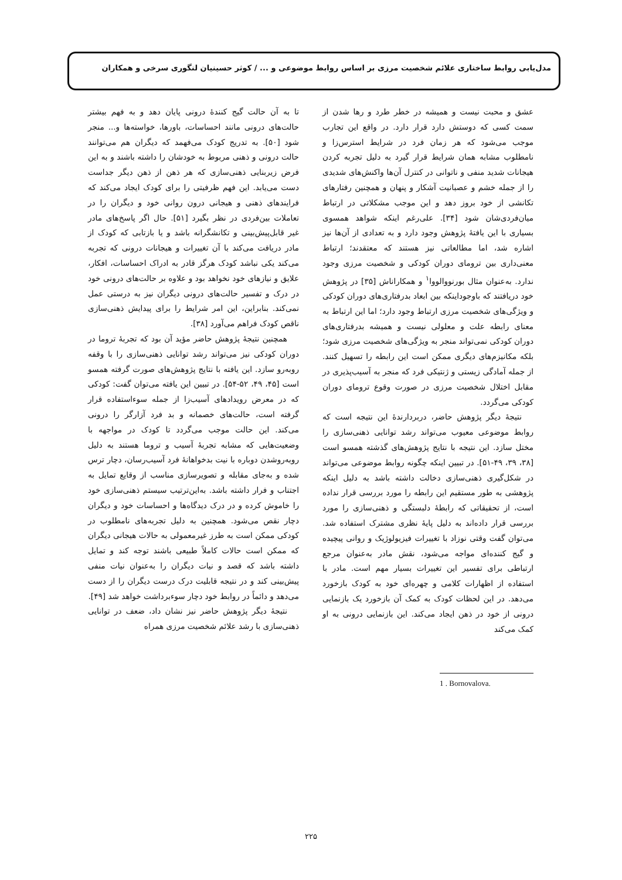مدل‌یابی روابط ساختاری علائم شخصیت مرزی بر اساس روابط موضوعی و ... / کوثر حسینیان لنگوری سرخی و همکاران
عشق و محبت نیست و همیشه در خطر طرد و رها شدن از سمت کسی که دوستش دارد قرار دارد. در واقع این تجارب موجب می‌شود که هر زمان فرد در شرایط استرس‌زا و نامطلوب مشابه همان شرایط قرار گیرد به دلیل تجربه کردن هیجانات شدید منفی و ناتوانی در کنترل آن‌ها واکنش‌های شدیدی را از جمله خشم و عصبانیت آشکار و پنهان و همچنین رفتارهای تکانشی از خود بروز دهد و این موجب مشکلاتی در ارتباط میان‌فردی‌شان شود [۳۴]. علی‌رغم اینکه شواهد همسوی بسیاری با این یافتهٔ پژوهش وجود دارد و به تعدادی از آن‌ها نیز اشاره شد، اما مطالعاتی نیز هستند که معتقدند؛ ارتباط معنی‌داری بین ترومای دوران کودکی و شخصیت مرزی وجود ندارد. به‌عنوان مثال بورنووالووا<sup>۱</sup> و همکاراناش [۳۵] در پژوهش خود دریافتند که باوجوداینکه بین ابعاد بدرفتاری‌های دوران کودکی و ویژگی‌های شخصیت مرزی ارتباط وجود دارد؛ اما این ارتباط به معنای رابطه علت و معلولی نیست و همیشه بدرفتاری‌های دوران کودکی نمی‌تواند منجر به ویژگی‌های شخصیت مرزی شود؛ بلکه مکانیزم‌های دیگری ممکن است این رابطه را تسهیل کنند. از جمله آمادگی زیستی و ژنتیکی فرد که منجر به آسیب‌پذیری در مقابل اختلال شخصیت مرزی در صورت وقوع ترومای دوران کودکی می‌گردد.
نتیجهٔ دیگر پژوهش حاضر، دربردارندهٔ این نتیجه است که روابط موضوعی معیوب می‌تواند رشد توانایی ذهنی‌سازی را مختل سازد. این نتیجه با نتایج پژوهش‌های گذشته همسو است [۳۸، ۳۹، ۴۹-۵۱]. در تبیین اینکه چگونه روابط موضوعی می‌تواند در شکل‌گیری ذهنی‌سازی دخالت داشته باشد به دلیل اینکه پژوهشی به طور مستقیم این رابطه را مورد بررسی قرار نداده است، از تحقیقاتی که رابطهٔ دلبستگی و ذهنی‌سازی را مورد بررسی قرار داده‌اند به دلیل پایهٔ نظری مشترک استفاده شد. می‌توان گفت وقتی نوزاد با تغییرات فیزیولوژیک و روانی پیچیده و گیج کننده‌ای مواجه می‌شود، نقش مادر به‌عنوان مرجع ارتباطی برای تفسیر این تغییرات بسیار مهم است. مادر با استفاده از اظهارات کلامی و چهره‌ای خود به کودک بازخورد می‌دهد. در این لحظات کودک به کمک آن بازخورد یک بازنمایی درونی از خود در ذهن ایجاد می‌کند. این بازنمایی درونی به او کمک می‌کند
1 . Bornovalova.
تا به آن حالت گیج کنندهٔ درونی پایان دهد و به فهم بیشتر حالت‌های درونی مانند احساسات، باورها، خواسته‌ها و... منجر شود [۵۰]. به تدریج کودک می‌فهمد که دیگران هم می‌توانند حالت درونی و ذهنی مربوط به خودشان را داشته باشند و به این فرض زیربنایی ذهنی‌سازی که هر ذهن از ذهن دیگر جداست دست می‌یابد. این فهم ظرفیتی را برای کودک ایجاد می‌کند که فرایندهای ذهنی و هیجانی درون روانی خود و دیگران را در تعاملات بین‌فردی در نظر بگیرد [۵۱]. حال اگر پاسخ‌های مادر غیر قابل‌پیش‌بینی و تکانشگرانه باشد و یا بازتابی که کودک از مادر دریافت می‌کند با آن تغییرات و هیجانات درونی که تجربه می‌کند یکی نباشد کودک هرگز قادر به ادراک احساسات، افکار، علایق و نیازهای خود نخواهد بود و علاوه بر حالت‌های درونی خود در درک و تفسیر حالت‌های درونی دیگران نیز به درستی عمل نمی‌کند. بنابراین، این امر شرایط را برای پیدایش ذهنی‌سازی ناقص کودک فراهم می‌آورد [۳۸].
همچنین نتیجهٔ پژوهش حاضر مؤید آن بود که تجربهٔ تروما در دوران کودکی نیز می‌تواند رشد توانایی ذهنی‌سازی را با وقفه روبه‌رو سازد. این یافته با نتایج پژوهش‌های صورت گرفته همسو است [۴۵، ۴۹، ۵۲-۵۴]. در تبیین این یافته می‌توان گفت: کودکی که در معرض رویدادهای آسیب‌زا از جمله سوءاستفاده قرار گرفته است، حالت‌های خصمانه و بد فرد آزارگر را درونی می‌کند. این حالت موجب می‌گردد تا کودک در مواجهه با وضعیت‌هایی که مشابه تجربهٔ آسیب و تروما هستند به دلیل روبه‌روشدن دوباره با نیت بدخواهانهٔ فرد آسیب‌رسان، دچار ترس شده و به‌جای مقابله و تصویرسازی مناسب از وقایع تمایل به اجتناب و فرار داشته باشد. به‌این‌ترتیب سیستم ذهنی‌سازی خود را خاموش کرده و در درک دیدگاه‌ها و احساسات خود و دیگران دچار نقص می‌شود. همچنین به دلیل تجربه‌های نامطلوب در کودکی ممکن است به طرز غیرمعمولی به حالات هیجانی دیگران که ممکن است حالات کاملاً طبیعی باشند توجه کند و تمایل داشته باشد که قصد و نیات دیگران را به‌عنوان نیات منفی پیش‌بینی کند و در نتیجه قابلیت درک درست دیگران را از دست می‌دهد و دائماً در روابط خود دچار سوءبرداشت خواهد شد [۴۹].
نتیجهٔ دیگر پژوهش حاضر نیز نشان داد، ضعف در توانایی ذهنی‌سازی با رشد علائم شخصیت مرزی همراه
۲۲۵